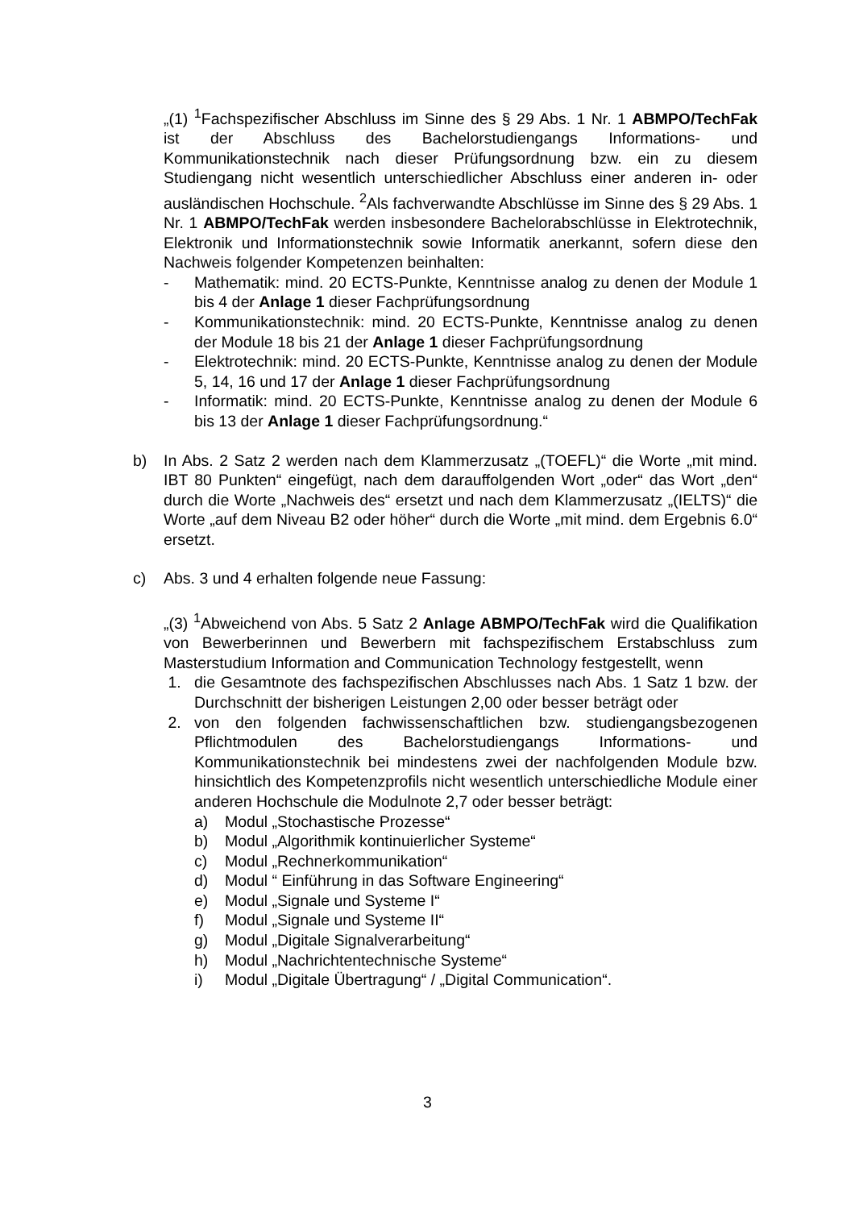„(1) <sup>1</sup>Fachspezifischer Abschluss im Sinne des § 29 Abs. 1 Nr. 1 ABMPO/TechFak ist der Abschluss des Bachelorstudiengangs Informations- und Kommunikationstechnik nach dieser Prüfungsordnung bzw. ein zu diesem Studiengang nicht wesentlich unterschiedlicher Abschluss einer anderen in- oder ausländischen Hochschule. <sup>2</sup>Als fachverwandte Abschlüsse im Sinne des § 29 Abs. 1 Nr. 1 ABMPO/TechFak werden insbesondere Bachelorabschlüsse in Elektrotechnik, Elektronik und Informationstechnik sowie Informatik anerkannt, sofern diese den Nachweis folgender Kompetenzen beinhalten:
- Mathematik: mind. 20 ECTS-Punkte, Kenntnisse analog zu denen der Module 1 bis 4 der Anlage 1 dieser Fachprüfungsordnung
- Kommunikationstechnik: mind. 20 ECTS-Punkte, Kenntnisse analog zu denen der Module 18 bis 21 der Anlage 1 dieser Fachprüfungsordnung
- Elektrotechnik: mind. 20 ECTS-Punkte, Kenntnisse analog zu denen der Module 5, 14, 16 und 17 der Anlage 1 dieser Fachprüfungsordnung
- Informatik: mind. 20 ECTS-Punkte, Kenntnisse analog zu denen der Module 6 bis 13 der Anlage 1 dieser Fachprüfungsordnung.“
b) In Abs. 2 Satz 2 werden nach dem Klammerzusatz „(TOEFL)“ die Worte „mit mind. IBT 80 Punkten“ eingefügt, nach dem darauffolgenden Wort „oder“ das Wort „den“ durch die Worte „Nachweis des“ ersetzt und nach dem Klammerzusatz „(IELTS)“ die Worte „auf dem Niveau B2 oder höher“ durch die Worte „mit mind. dem Ergebnis 6.0“ ersetzt.
c) Abs. 3 und 4 erhalten folgende neue Fassung:
„(3) <sup>1</sup>Abweichend von Abs. 5 Satz 2 Anlage ABMPO/TechFak wird die Qualifikation von Bewerberinnen und Bewerbern mit fachspezifischem Erstabschluss zum Masterstudium Information and Communication Technology festgestellt, wenn
1. die Gesamtnote des fachspezifischen Abschlusses nach Abs. 1 Satz 1 bzw. der Durchschnitt der bisherigen Leistungen 2,00 oder besser beträgt oder
2. von den folgenden fachwissenschaftlichen bzw. studiengangsbezogenen Pflichtmodulen des Bachelorstudiengangs Informations- und Kommunikationstechnik bei mindestens zwei der nachfolgenden Module bzw. hinsichtlich des Kompetenzprofils nicht wesentlich unterschiedliche Module einer anderen Hochschule die Modulnote 2,7 oder besser beträgt:
a) Modul „Stochastische Prozesse“
b) Modul „Algorithmik kontinuierlicher Systeme“
c) Modul „Rechnerkommunikation“
d) Modul “ Einführung in das Software Engineering“
e) Modul „Signale und Systeme I“
f) Modul „Signale und Systeme II“
g) Modul „Digitale Signalverarbeitung“
h) Modul „Nachrichtentechnische Systeme“
i) Modul „Digitale Übertragung“ / „Digital Communication“.
3